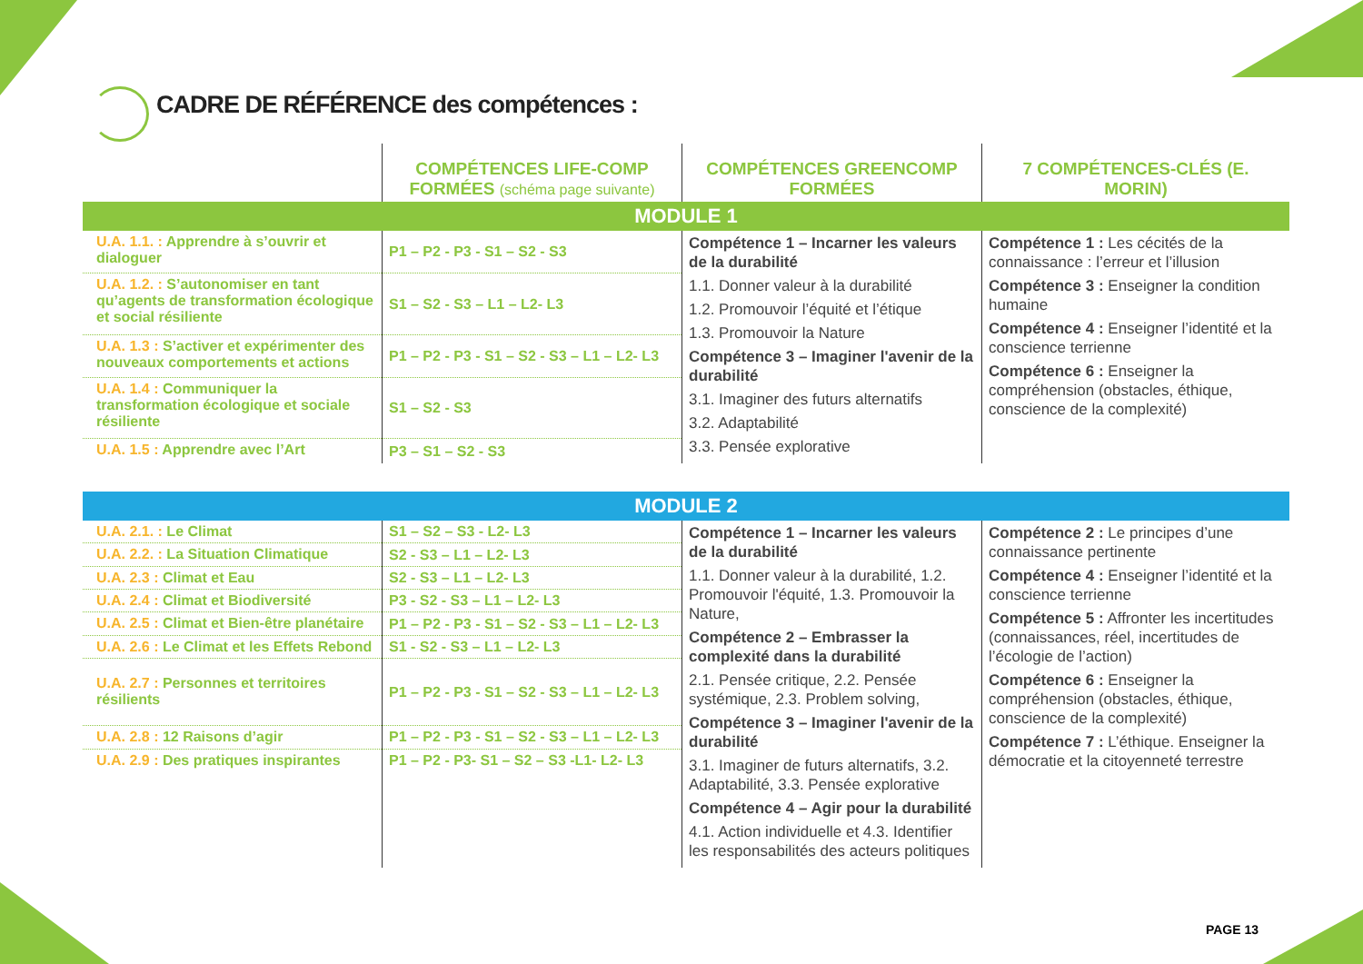CADRE DE RÉFÉRENCE des compétences :
| | COMPÉTENCES LIFE-COMP FORMÉES (schéma page suivante) | COMPÉTENCES GREENCOMP FORMÉES | 7 COMPÉTENCES-CLÉS (E. MORIN) |
| --- | --- | --- | --- |
| MODULE 1 | | | |
| U.A. 1.1. : Apprendre à s’ouvrir et dialoguer | P1 – P2 - P3 - S1 – S2 - S3 | Compétence 1 – Incarner les valeurs de la durabilité 1.1. Donner valeur à la durabilité 1.2. Promouvoir l’équité et l’étique 1.3. Promouvoir la Nature Compétence 3 – Imaginer l'avenir de la durabilité 3.1. Imaginer des futurs alternatifs 3.2. Adaptabilité 3.3. Pensée explorative | Compétence 1 : Les cécités de la connaissance : l’erreur et l’illusion Compétence 3 : Enseigner la condition humaine Compétence 4 : Enseigner l’identité et la conscience terrienne Compétence 6 : Enseigner la compréhension (obstacles, éthique, conscience de la complexité) |
| U.A. 1.2. : S’autonomiser en tant qu’agents de transformation écologique et social résiliente | S1 – S2 - S3 – L1 – L2- L3 | | |
| U.A. 1.3 : S’activer et expérimenter des nouveaux comportements et actions | P1 – P2 - P3 - S1 – S2 - S3 – L1 – L2- L3 | | |
| U.A. 1.4 : Communiquer la transformation écologique et sociale résiliente | S1 – S2 - S3 | | |
| U.A. 1.5 : Apprendre avec l’Art | P3 – S1 – S2 - S3 | | |
| MODULE 2 | | | |
| U.A. 2.1. : Le Climat | S1 – S2 – S3 - L2- L3 | Compétence 1 – Incarner les valeurs de la durabilité 1.1. Donner valeur à la durabilité, 1.2. Promouvoir l'équité, 1.3. Promouvoir la Nature, Compétence 2 – Embrasser la complexité dans la durabilité 2.1. Pensée critique, 2.2. Pensée systémique, 2.3. Problem solving, Compétence 3 – Imaginer l'avenir de la durabilité 3.1. Imaginer de futurs alternatifs, 3.2. Adaptabilité, 3.3. Pensée explorative Compétence 4 – Agir pour la durabilité 4.1. Action individuelle et 4.3. Identifier les responsabilités des acteurs politiques | Compétence 2 : Le principes d’une connaissance pertinente Compétence 4 : Enseigner l’identité et la conscience terrienne Compétence 5 : Affronter les incertitudes (connaissances, réel, incertitudes de l’écologie de l’action) Compétence 6 : Enseigner la compréhension (obstacles, éthique, conscience de la complexité) Compétence 7 : L’éthique. Enseigner la démocratie et la citoyenneté terrestre |
| U.A. 2.2. : La Situation Climatique | S2 - S3 – L1 – L2- L3 | | |
| U.A. 2.3 : Climat et Eau | S2 - S3 – L1 – L2- L3 | | |
| U.A. 2.4 : Climat et Biodiversité | P3 - S2 - S3 – L1 – L2- L3 | | |
| U.A. 2.5 : Climat et Bien-être planétaire | P1 – P2 - P3 - S1 – S2 - S3 – L1 – L2- L3 | | |
| U.A. 2.6 : Le Climat et les Effets Rebond | S1 - S2 - S3 – L1 – L2- L3 | | |
| U.A. 2.7 : Personnes et territoires résilients | P1 – P2 - P3 - S1 – S2 - S3 – L1 – L2- L3 | | |
| U.A. 2.8 : 12 Raisons d’agir | P1 – P2 - P3 - S1 – S2 - S3 – L1 – L2- L3 | | |
| U.A. 2.9 : Des pratiques inspirantes | P1 – P2 - P3- S1 – S2 – S3 -L1- L2- L3 | | |
PAGE 13